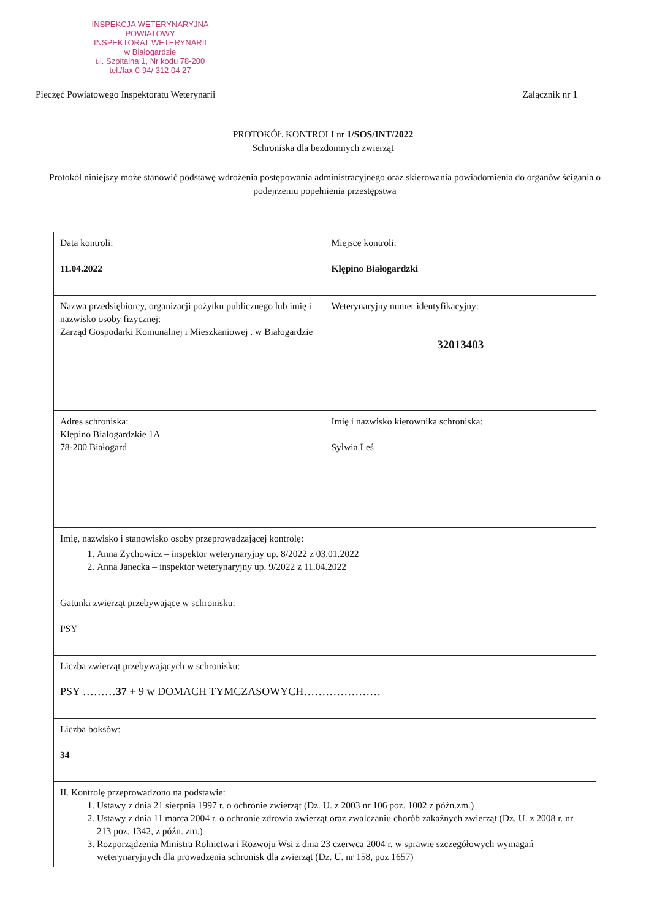INSPEKCJA WETERYNARYJNA
POWIATOWY
INSPEKTORAT WETERYNARII
w Białogardzie
ul. Szpitalna 1, Nr kodu 78-200
tel./fax 0-94/ 312 04 27
Pieczęć Powiatowego Inspektoratu Weterynarii Załącznik nr 1
PROTOKÓŁ KONTROLI nr 1/SOS/INT/2022
Schroniska dla bezdomnych zwierząt
Protokół niniejszy może stanowić podstawę wdrożenia postępowania administracyjnego oraz skierowania powiadomienia do organów ścigania o podejrzeniu popełnienia przestępstwa
| Data kontroli: 11.04.2022 | Miejsce kontroli: Klępino Białogardzki |
| Nazwa przedsiębiorcy, organizacji pożytku publicznego lub imię i nazwisko osoby fizycznej: Zarząd Gospodarki Komunalnej i Mieszkaniowej . w Białogardzie | Weterynaryjny numer identyfikacyjny: 32013403 |
| Adres schroniska: Klępino Białogardzkie 1A 78-200 Białogard | Imię i nazwisko kierownika schroniska: Sylwia Leś |
| Imię, nazwisko i stanowisko osoby przeprowadzającej kontrolę: 1. Anna Zychowicz – inspektor weterynaryjny up. 8/2022 z 03.01.2022 2. Anna Janecka – inspektor weterynaryjny up. 9/2022 z 11.04.2022 | |
| Gatunki zwierząt przebywające w schronisku: PSY | |
| Liczba zwierząt przebywających w schronisku: PSY ……… 37 + 9 w DOMACH TYMCZASOWYCH………………… | |
| Liczba boksów: 34 | |
| II. Kontrolę przeprowadzono na podstawie: 1. Ustawy z dnia 21 sierpnia 1997 r. o ochronie zwierząt (Dz. U. z 2003 nr 106 poz. 1002 z późn.zm.) 2. Ustawy z dnia 11 marca 2004 r. o ochronie zdrowia zwierząt oraz zwalczaniu chorób zakaźnych zwierząt (Dz. U. z 2008 r. nr 213 poz. 1342, z późn. zm.) 3. Rozporządzenia Ministra Rolnictwa i Rozwoju Wsi z dnia 23 czerwca 2004 r. w sprawie szczegółowych wymagań weterynaryjnych dla prowadzenia schronisk dla zwierząt (Dz. U. nr 158, poz 1657) | |